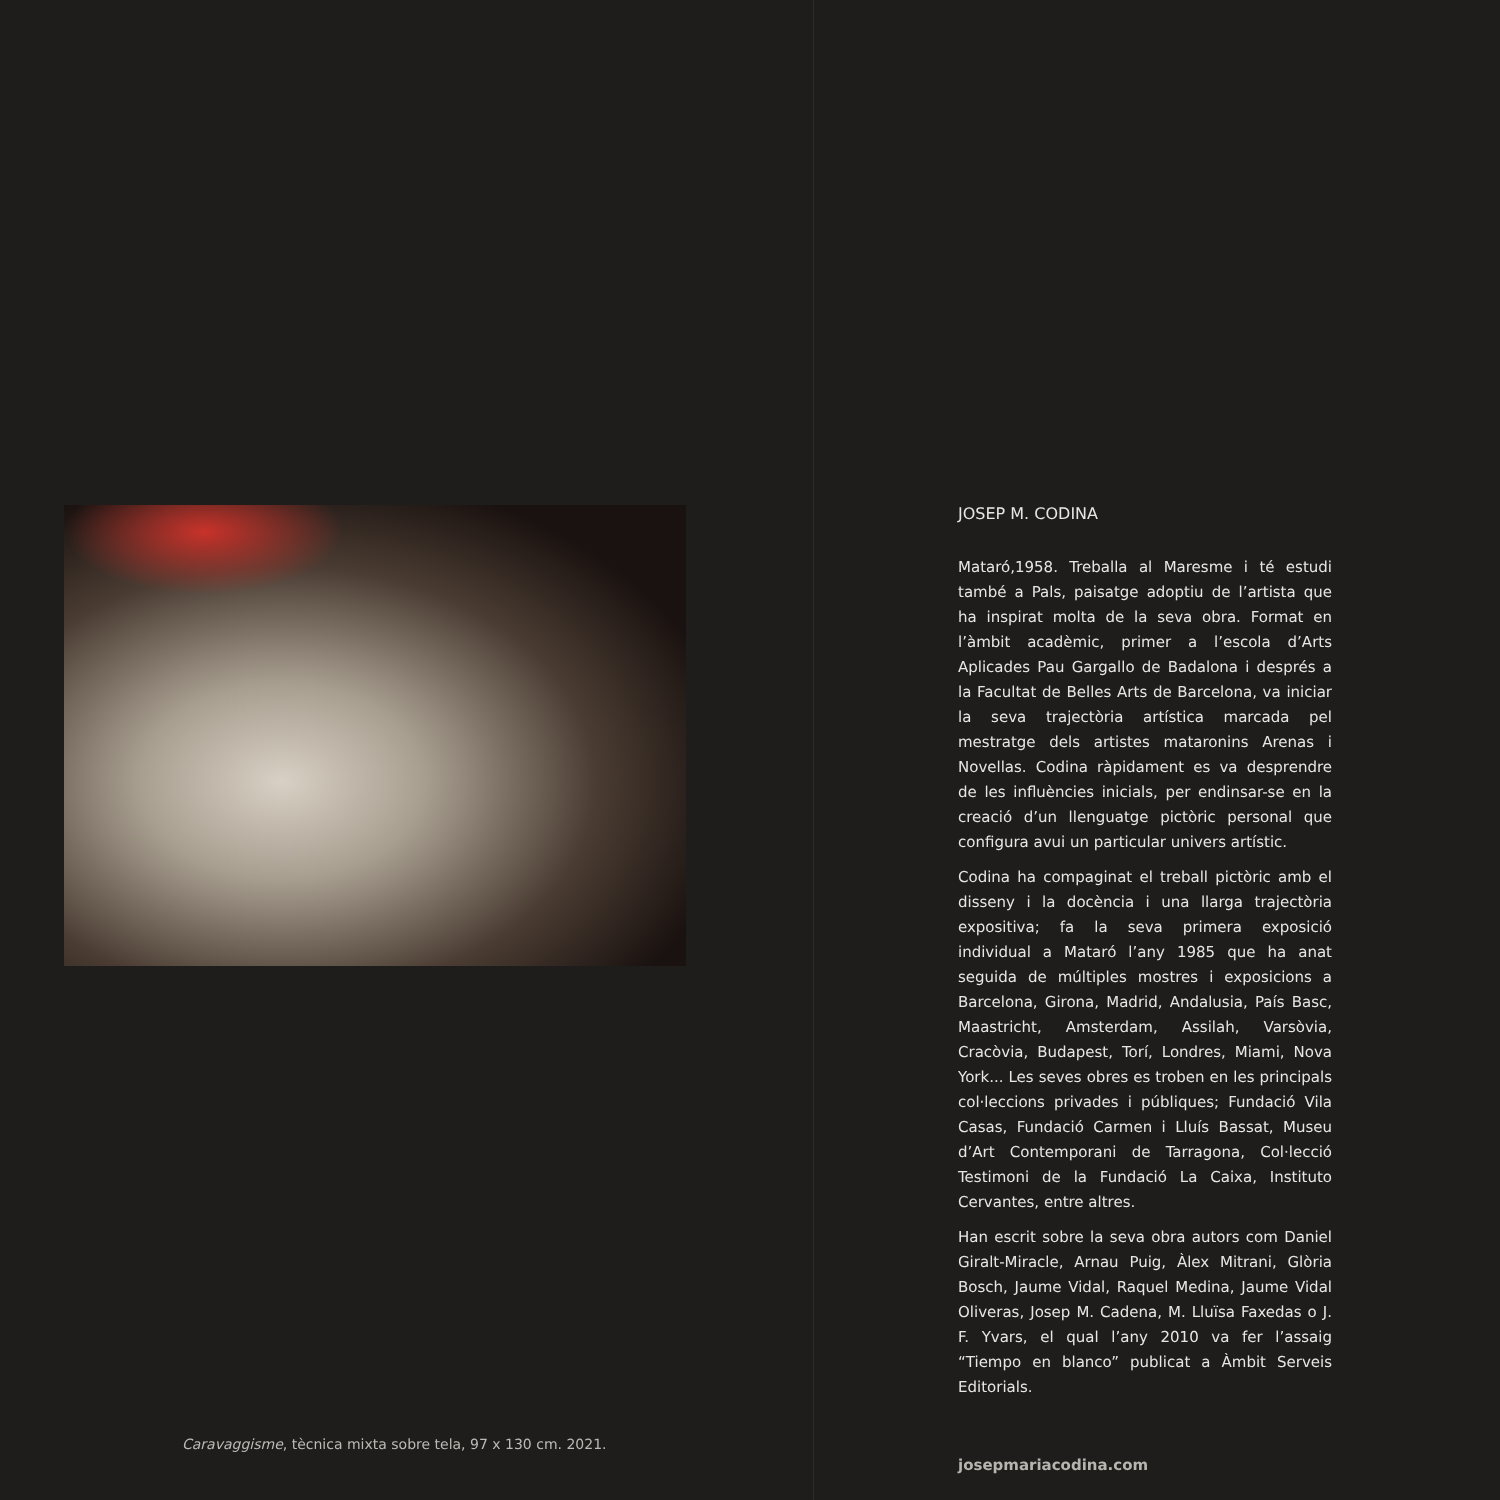Caravaggisme, tècnica mixta sobre tela, 97 x 130 cm. 2021.
JOSEP M. CODINA
Mataró,1958. Treballa al Maresme i té estudi també a Pals, paisatge adoptiu de l’artista que ha inspirat molta de la seva obra. Format en l’àmbit acadèmic, primer a l’escola d’Arts Aplicades Pau Gargallo de Badalona i després a la Facultat de Belles Arts de Barcelona, va iniciar la seva trajectòria artística marcada pel mestratge dels artistes mataronins Arenas i Novellas. Codina ràpidament es va desprendre de les influències inicials, per endinsar-se en la creació d’un llenguatge pictòric personal que configura avui un particular univers artístic.
Codina ha compaginat el treball pictòric amb el disseny i la docència i una llarga trajectòria expositiva; fa la seva primera exposició individual a Mataró l’any 1985 que ha anat seguida de múltiples mostres i exposicions a Barcelona, Girona, Madrid, Andalusia, País Basc, Maastricht, Amsterdam, Assilah, Varsòvia, Cracòvia, Budapest, Torí, Londres, Miami, Nova York... Les seves obres es troben en les principals col·leccions privades i públiques; Fundació Vila Casas, Fundació Carmen i Lluís Bassat, Museu d’Art Contemporani de Tarragona, Col·lecció Testimoni de la Fundació La Caixa, Instituto Cervantes, entre altres.
Han escrit sobre la seva obra autors com Daniel Giralt-Miracle, Arnau Puig, Àlex Mitrani, Glòria Bosch, Jaume Vidal, Raquel Medina, Jaume Vidal Oliveras, Josep M. Cadena, M. Lluïsa Faxedas o J. F. Yvars, el qual l’any 2010 va fer l’assaig “Tiempo en blanco” publicat a Àmbit Serveis Editorials.
josepmariacodina.com